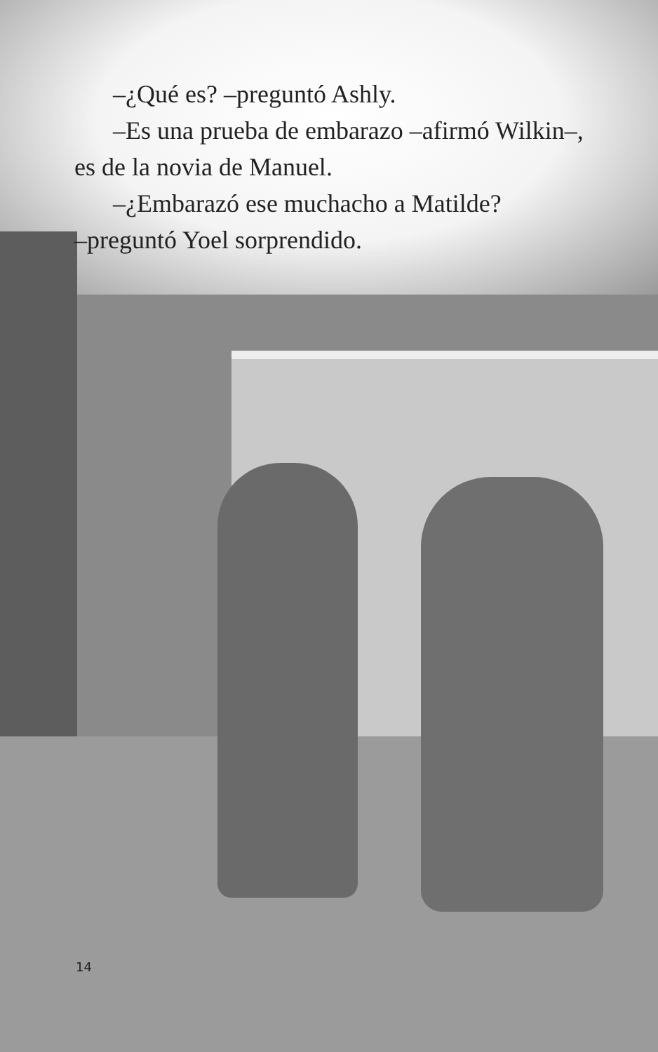–¿Qué es? –preguntó Ashly.
–Es una prueba de embarazo –afirmó Wilkin–,
es de la novia de Manuel.
–¿Embarazó ese muchacho a Matilde?
–preguntó Yoel sorprendido.
14